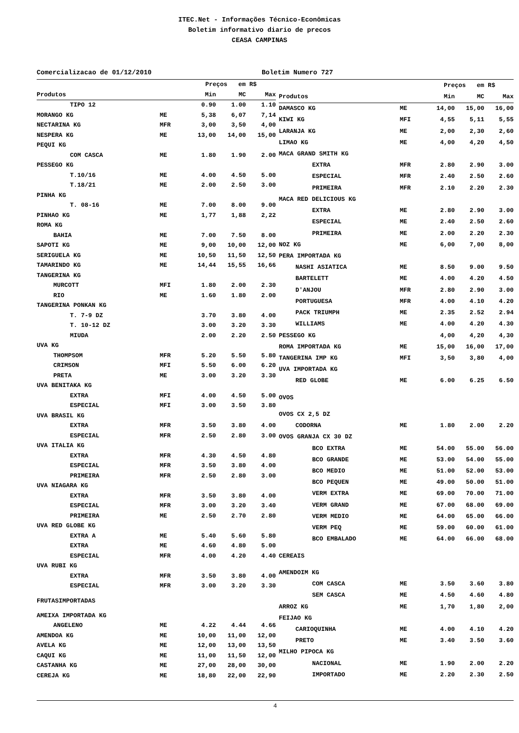ITEC.Net - Informações Técnico-Econômicas
Boletim informativo diario de precos
CEASA CAMPINAS
Comercializacao de 01/12/2010 Boletim Numero 727
| | | Preços em R$ | | |
| --- | --- | --- | --- | --- |
| Produtos | | Min | MC | Max |
| TIPO 12 | | 0.90 | 1.00 | 1.10 |
| MORANGO KG | ME | 5,38 | 6,07 | 7,14 |
| NECTARINA KG | MFR | 3,00 | 3,50 | 4,00 |
| NESPERA KG | ME | 13,00 | 14,00 | 15,00 |
| PEQUI KG | | | | |
| COM CASCA | ME | 1.80 | 1.90 | 2.00 |
| PESSEGO KG | | | | |
| T.10/16 | ME | 4.00 | 4.50 | 5.00 |
| T.18/21 | ME | 2.00 | 2.50 | 3.00 |
| PINHA KG | | | | |
| T. 08-16 | ME | 7.00 | 8.00 | 9.00 |
| PINHAO KG | ME | 1,77 | 1,88 | 2,22 |
| ROMA KG | | | | |
| BAHIA | ME | 7.00 | 7.50 | 8.00 |
| SAPOTI KG | ME | 9,00 | 10,00 | 12,00 |
| SERIGUELA KG | ME | 10,50 | 11,50 | 12,50 |
| TAMARINDO KG | ME | 14,44 | 15,55 | 16,66 |
| TANGERINA KG | | | | |
| MURCOTT | MFI | 1.80 | 2.00 | 2.30 |
| RIO | ME | 1.60 | 1.80 | 2.00 |
| TANGERINA PONKAN KG | | | | |
| T. 7-9 DZ | | 3.70 | 3.80 | 4.00 |
| T. 10-12 DZ | | 3.00 | 3.20 | 3.30 |
| MIUDA | | 2.00 | 2.20 | 2.50 |
| UVA KG | | | | |
| THOMPSOM | MFR | 5.20 | 5.50 | 5.80 |
| CRIMSON | MFI | 5.50 | 6.00 | 6.20 |
| PRETA | ME | 3.00 | 3.20 | 3.30 |
| UVA BENITAKA KG | | | | |
| EXTRA | MFI | 4.00 | 4.50 | 5.00 |
| ESPECIAL | MFI | 3.00 | 3.50 | 3.80 |
| UVA BRASIL KG | | | | |
| EXTRA | MFR | 3.50 | 3.80 | 4.00 |
| ESPECIAL | MFR | 2.50 | 2.80 | 3.00 |
| UVA ITALIA KG | | | | |
| EXTRA | MFR | 4.30 | 4.50 | 4.80 |
| ESPECIAL | MFR | 3.50 | 3.80 | 4.00 |
| PRIMEIRA | MFR | 2.50 | 2.80 | 3.00 |
| UVA NIAGARA KG | | | | |
| EXTRA | MFR | 3.50 | 3.80 | 4.00 |
| ESPECIAL | MFR | 3.00 | 3.20 | 3.40 |
| PRIMEIRA | ME | 2.50 | 2.70 | 2.80 |
| UVA RED GLOBE KG | | | | |
| EXTRA A | ME | 5.40 | 5.60 | 5.80 |
| EXTRA | ME | 4.60 | 4.80 | 5.00 |
| ESPECIAL | MFR | 4.00 | 4.20 | 4.40 |
| UVA RUBI KG | | | | |
| EXTRA | MFR | 3.50 | 3.80 | 4.00 |
| ESPECIAL | MFR | 3.00 | 3.20 | 3.30 |
| FRUTASIMPORTADAS | | | | |
| AMEIXA IMPORTADA KG | | | | |
| ANGELENO | ME | 4.22 | 4.44 | 4.66 |
| AMENDOA KG | ME | 10,00 | 11,00 | 12,00 |
| AVELA KG | ME | 12,00 | 13,00 | 13,50 |
| CAQUI KG | ME | 11,00 | 11,50 | 12,00 |
| CASTANHA KG | ME | 27,00 | 28,00 | 30,00 |
| CEREJA KG | ME | 18,80 | 22,00 | 22,90 |
| | | Preços em R$ | | |
| --- | --- | --- | --- | --- |
| Produtos | | Min | MC | Max |
| DAMASCO KG | ME | 14,00 | 15,00 | 16,00 |
| KIWI KG | MFI | 4,55 | 5,11 | 5,55 |
| LARANJA KG | ME | 2,00 | 2,30 | 2,60 |
| LIMAO KG | ME | 4,00 | 4,20 | 4,50 |
| MACA GRAND SMITH KG | | | | |
| EXTRA | MFR | 2.80 | 2.90 | 3.00 |
| ESPECIAL | MFR | 2.40 | 2.50 | 2.60 |
| PRIMEIRA | MFR | 2.10 | 2.20 | 2.30 |
| MACA RED DELICIOUS KG | | | | |
| EXTRA | ME | 2.80 | 2.90 | 3.00 |
| ESPECIAL | ME | 2.40 | 2.50 | 2.60 |
| PRIMEIRA | ME | 2.00 | 2.20 | 2.30 |
| NOZ KG | ME | 6,00 | 7,00 | 8,00 |
| PERA IMPORTADA KG | | | | |
| NASHI ASIATICA | ME | 8.50 | 9.00 | 9.50 |
| BARTELETT | ME | 4.00 | 4.20 | 4.50 |
| D'ANJOU | MFR | 2.80 | 2.90 | 3.00 |
| PORTUGUESA | MFR | 4.00 | 4.10 | 4.20 |
| PACK TRIUMPH | ME | 2.35 | 2.52 | 2.94 |
| WILLIAMS | ME | 4.00 | 4.20 | 4.30 |
| PESSEGO KG | | 4,00 | 4,20 | 4,30 |
| ROMA IMPORTADA KG | ME | 15,00 | 16,00 | 17,00 |
| TANGERINA IMP KG | MFI | 3,50 | 3,80 | 4,00 |
| UVA IMPORTADA KG | | | | |
| RED GLOBE | ME | 6.00 | 6.25 | 6.50 |
| OVOS | | | | |
| OVOS CX 2,5 DZ | | | | |
| CODORNA | ME | 1.80 | 2.00 | 2.20 |
| OVOS GRANJA CX 30 DZ | | | | |
| BCO EXTRA | ME | 54.00 | 55.00 | 56.00 |
| BCO GRANDE | ME | 53.00 | 54.00 | 55.00 |
| BCO MEDIO | ME | 51.00 | 52.00 | 53.00 |
| BCO PEQUEN | ME | 49.00 | 50.00 | 51.00 |
| VERM EXTRA | ME | 69.00 | 70.00 | 71.00 |
| VERM GRAND | ME | 67.00 | 68.00 | 69.00 |
| VERM MEDIO | ME | 64.00 | 65.00 | 66.00 |
| VERM PEQ | ME | 59.00 | 60.00 | 61.00 |
| BCO EMBALADO | ME | 64.00 | 66.00 | 68.00 |
| CEREAIS | | | | |
| AMENDOIM KG | | | | |
| COM CASCA | ME | 3.50 | 3.60 | 3.80 |
| SEM CASCA | ME | 4.50 | 4.60 | 4.80 |
| ARROZ KG | ME | 1,70 | 1,80 | 2,00 |
| FEIJAO KG | | | | |
| CARIOQUINHA | ME | 4.00 | 4.10 | 4.20 |
| PRETO | ME | 3.40 | 3.50 | 3.60 |
| MILHO PIPOCA KG | | | | |
| NACIONAL | ME | 1.90 | 2.00 | 2.20 |
| IMPORTADO | ME | 2.20 | 2.30 | 2.50 |
4